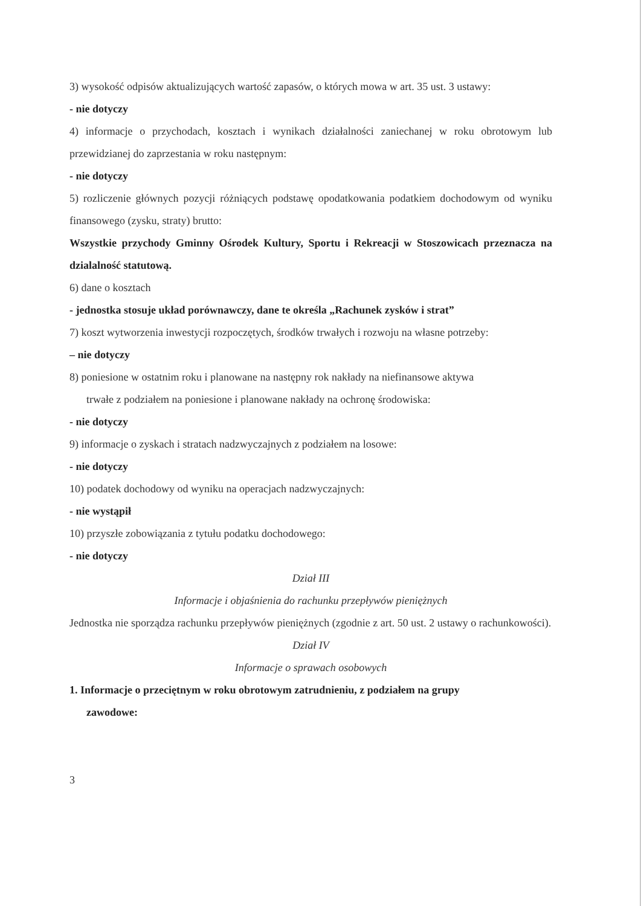3) wysokość odpisów aktualizujących wartość zapasów, o których mowa w art. 35 ust. 3 ustawy:
- nie dotyczy
4) informacje o przychodach, kosztach i wynikach działalności zaniechanej w roku obrotowym lub przewidzianej do zaprzestania w roku następnym:
- nie dotyczy
5) rozliczenie głównych pozycji różniących podstawę opodatkowania podatkiem dochodowym od wyniku finansowego (zysku, straty) brutto:
Wszystkie przychody Gminny Ośrodek Kultury, Sportu i Rekreacji w Stoszowicach przeznacza na dzialalność statutową.
6) dane o kosztach
- jednostka stosuje układ porównawczy, dane te określa „Rachunek zysków i strat”
7) koszt wytworzenia inwestycji rozpoczętych, środków trwałych i rozwoju na własne potrzeby:
– nie dotyczy
8) poniesione w ostatnim roku i planowane na następny rok nakłady na niefinansowe aktywa
trwałe z podziałem na poniesione i planowane nakłady na ochronę środowiska:
- nie dotyczy
9) informacje o zyskach i stratach nadzwyczajnych z podziałem na losowe:
- nie dotyczy
10) podatek dochodowy od wyniku na operacjach nadzwyczajnych:
- nie wystąpił
10) przyszłe zobowiązania z tytułu podatku dochodowego:
- nie dotyczy
Dział III
Informacje i objaśnienia do rachunku przepływów pieniężnych
Jednostka nie sporządza rachunku przepływów pieniężnych (zgodnie z art. 50 ust. 2 ustawy o rachunkowości).
Dział IV
Informacje o sprawach osobowych
1. Informacje o przeciętnym w roku obrotowym zatrudnieniu, z podziałem na grupy
zawodowe:
3